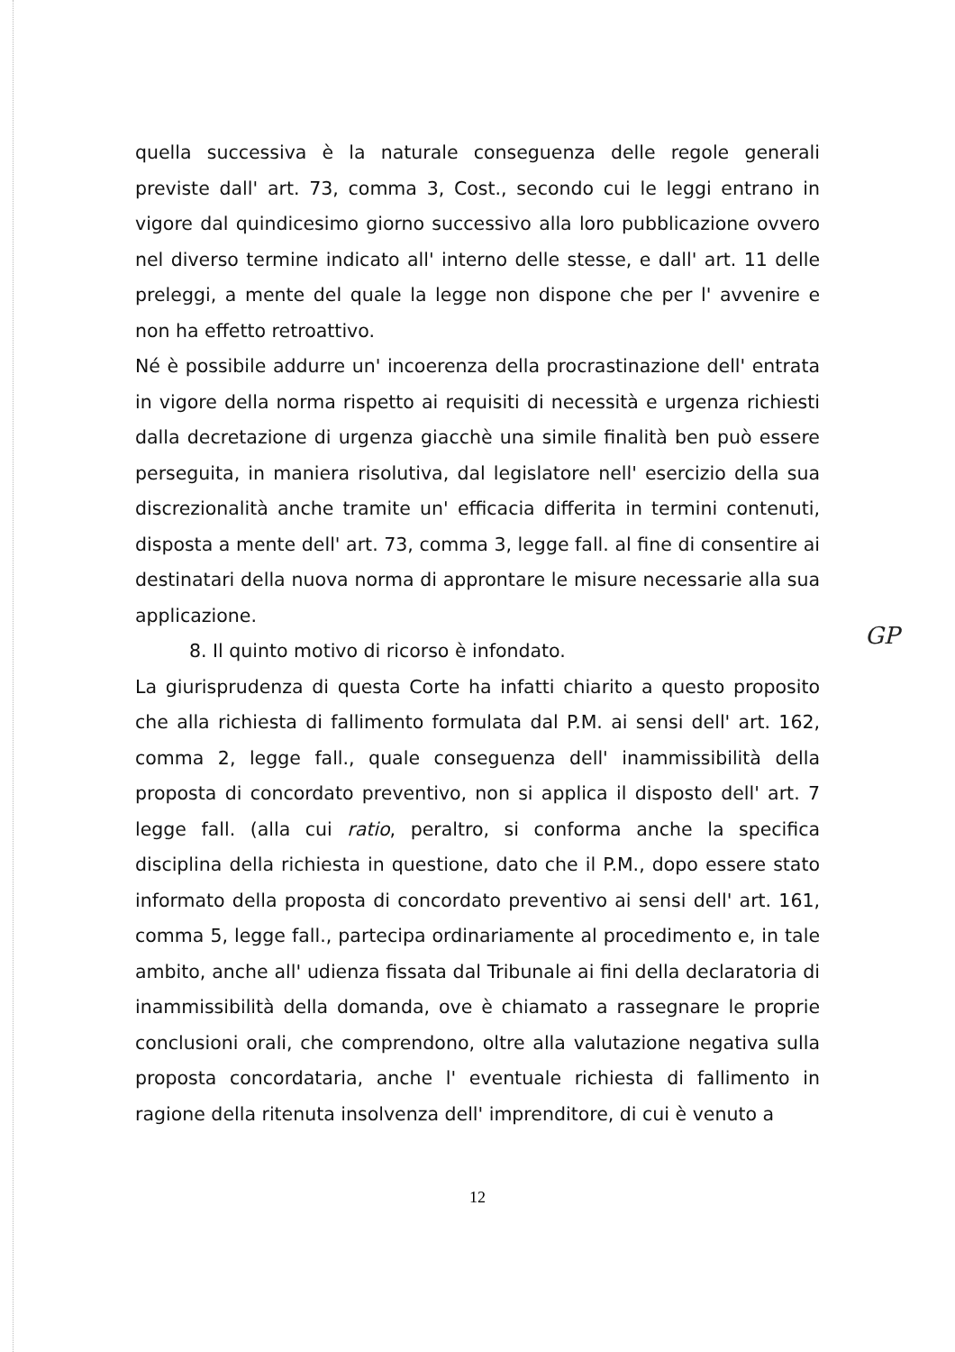quella successiva è la naturale conseguenza delle regole generali previste dall' art. 73, comma 3, Cost., secondo cui le leggi entrano in vigore dal quindicesimo giorno successivo alla loro pubblicazione ovvero nel diverso termine indicato all' interno delle stesse, e dall' art. 11 delle preleggi, a mente del quale la legge non dispone che per l' avvenire e non ha effetto retroattivo.
Né è possibile addurre un' incoerenza della procrastinazione dell' entrata in vigore della norma rispetto ai requisiti di necessità e urgenza richiesti dalla decretazione di urgenza giacchè una simile finalità ben può essere perseguita, in maniera risolutiva, dal legislatore nell' esercizio della sua discrezionalità anche tramite un' efficacia differita in termini contenuti, disposta a mente dell' art. 73, comma 3, legge fall. al fine di consentire ai destinatari della nuova norma di approntare le misure necessarie alla sua applicazione.
8. Il quinto motivo di ricorso è infondato.
La giurisprudenza di questa Corte ha infatti chiarito a questo proposito che alla richiesta di fallimento formulata dal P.M. ai sensi dell' art. 162, comma 2, legge fall., quale conseguenza dell' inammissibilità della proposta di concordato preventivo, non si applica il disposto dell' art. 7 legge fall. (alla cui ratio, peraltro, si conforma anche la specifica disciplina della richiesta in questione, dato che il P.M., dopo essere stato informato della proposta di concordato preventivo ai sensi dell' art. 161, comma 5, legge fall., partecipa ordinariamente al procedimento e, in tale ambito, anche all' udienza fissata dal Tribunale ai fini della declaratoria di inammissibilità della domanda, ove è chiamato a rassegnare le proprie conclusioni orali, che comprendono, oltre alla valutazione negativa sulla proposta concordataria, anche l' eventuale richiesta di fallimento in ragione della ritenuta insolvenza dell' imprenditore, di cui è venuto a
GP
12